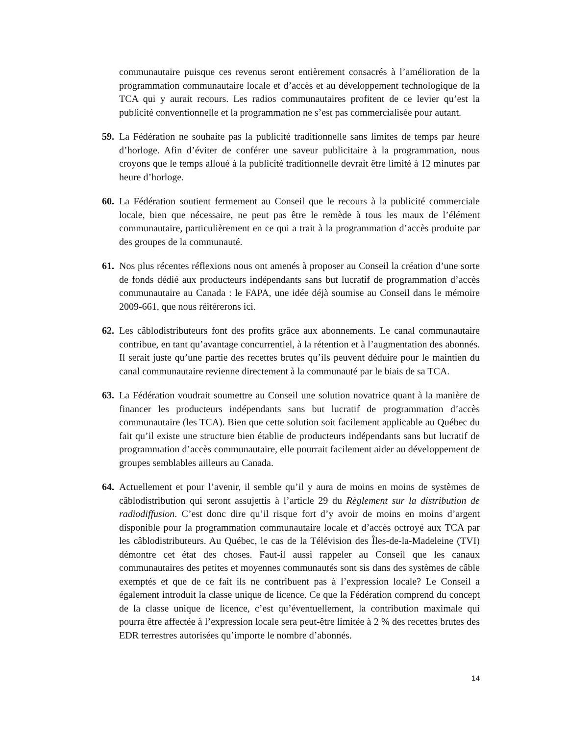communautaire puisque ces revenus seront entièrement consacrés à l’amélioration de la programmation communautaire locale et d’accès et au développement technologique de la TCA qui y aurait recours. Les radios communautaires profitent de ce levier qu’est la publicité conventionnelle et la programmation ne s’est pas commercialisée pour autant.
59. La Fédération ne souhaite pas la publicité traditionnelle sans limites de temps par heure d’horloge. Afin d’éviter de conférer une saveur publicitaire à la programmation, nous croyons que le temps alloué à la publicité traditionnelle devrait être limité à 12 minutes par heure d’horloge.
60. La Fédération soutient fermement au Conseil que le recours à la publicité commerciale locale, bien que nécessaire, ne peut pas être le remède à tous les maux de l’élément communautaire, particulièrement en ce qui a trait à la programmation d’accès produite par des groupes de la communauté.
61. Nos plus récentes réflexions nous ont amenés à proposer au Conseil la création d’une sorte de fonds dédié aux producteurs indépendants sans but lucratif de programmation d’accès communautaire au Canada : le FAPA, une idée déjà soumise au Conseil dans le mémoire 2009-661, que nous réitérerons ici.
62. Les câblodistributeurs font des profits grâce aux abonnements. Le canal communautaire contribue, en tant qu’avantage concurrentiel, à la rétention et à l’augmentation des abonnés. Il serait juste qu’une partie des recettes brutes qu’ils peuvent déduire pour le maintien du canal communautaire revienne directement à la communauté par le biais de sa TCA.
63. La Fédération voudrait soumettre au Conseil une solution novatrice quant à la manière de financer les producteurs indépendants sans but lucratif de programmation d’accès communautaire (les TCA). Bien que cette solution soit facilement applicable au Québec du fait qu’il existe une structure bien établie de producteurs indépendants sans but lucratif de programmation d’accès communautaire, elle pourrait facilement aider au développement de groupes semblables ailleurs au Canada.
64. Actuellement et pour l’avenir, il semble qu’il y aura de moins en moins de systèmes de câblodistribution qui seront assujettis à l’article 29 du Règlement sur la distribution de radiodiffusion. C’est donc dire qu’il risque fort d’y avoir de moins en moins d’argent disponible pour la programmation communautaire locale et d’accès octroyé aux TCA par les câblodistributeurs. Au Québec, le cas de la Télévision des Îles-de-la-Madeleine (TVI) démontre cet état des choses. Faut-il aussi rappeler au Conseil que les canaux communautaires des petites et moyennes communautés sont sis dans des systèmes de câble exemptés et que de ce fait ils ne contribuent pas à l’expression locale? Le Conseil a également introduit la classe unique de licence. Ce que la Fédération comprend du concept de la classe unique de licence, c’est qu’éventuellement, la contribution maximale qui pourra être affectée à l’expression locale sera peut-être limitée à 2 % des recettes brutes des EDR terrestres autorisées qu’importe le nombre d’abonnés.
14